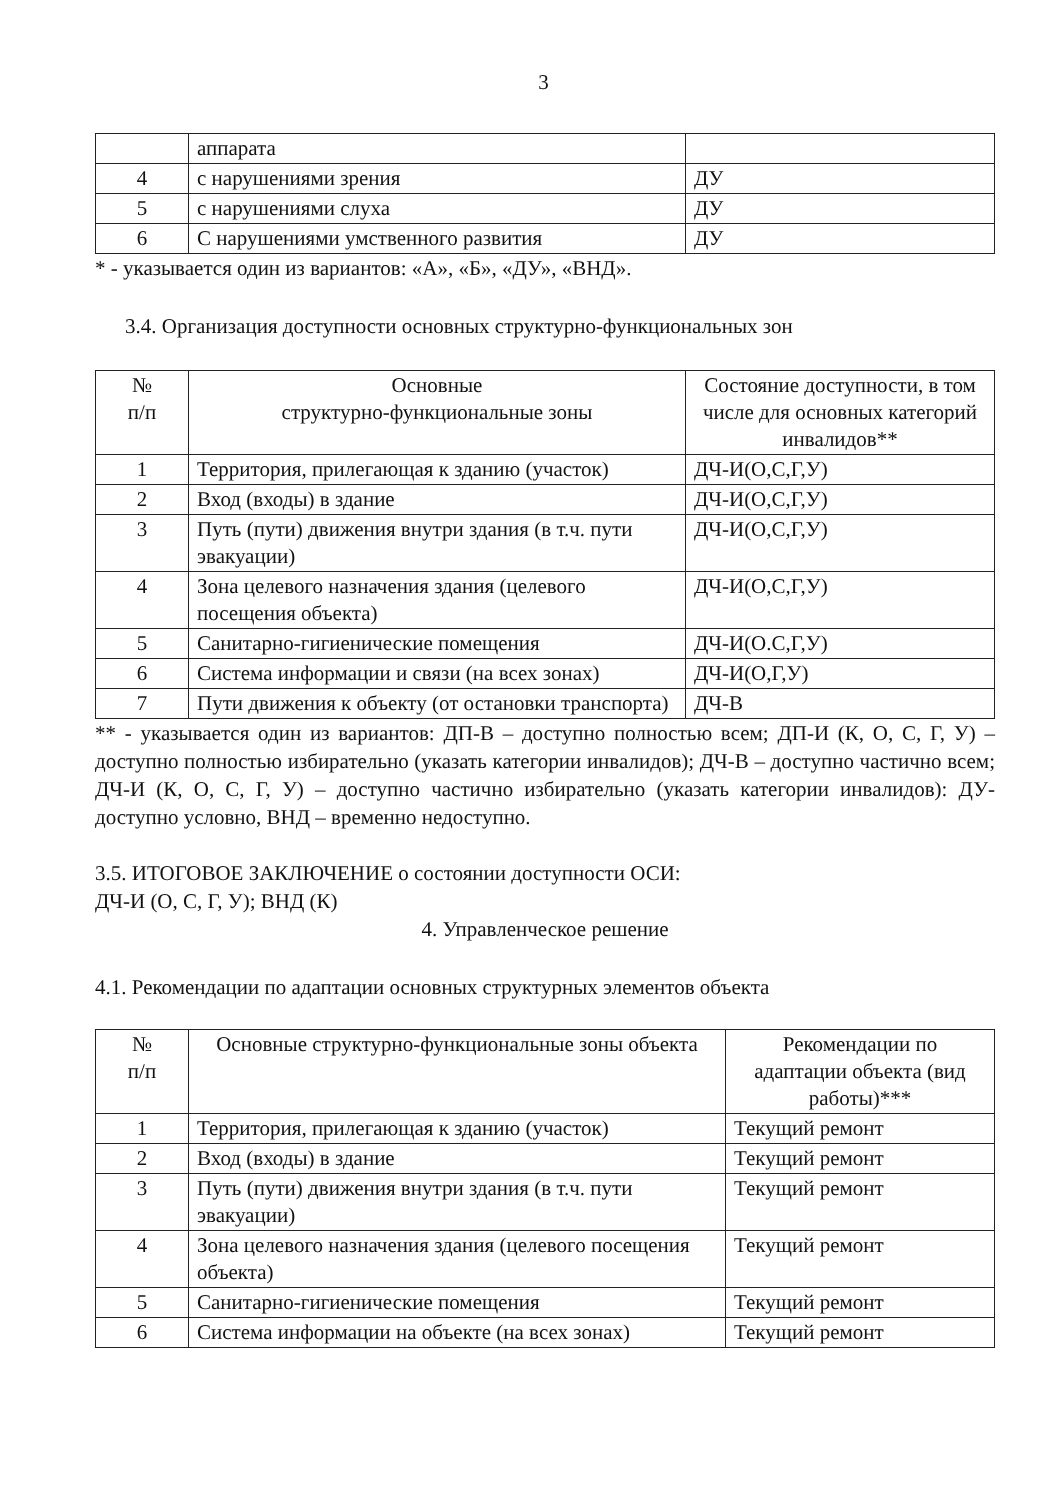3
| | аппарата | |
| 4 | с нарушениями зрения | ДУ |
| 5 | с нарушениями слуха | ДУ |
| 6 | С нарушениями умственного развития | ДУ |
* - указывается один из вариантов: «А», «Б», «ДУ», «ВНД».
3.4. Организация доступности основных структурно-функциональных зон
| № п/п | Основные структурно-функциональные зоны | Состояние доступности, в том числе для основных категорий инвалидов** |
| --- | --- | --- |
| 1 | Территория, прилегающая к зданию (участок) | ДЧ-И(О,С,Г,У) |
| 2 | Вход (входы) в здание | ДЧ-И(О,С,Г,У) |
| 3 | Путь (пути) движения внутри здания (в т.ч. пути эвакуации) | ДЧ-И(О,С,Г,У) |
| 4 | Зона целевого назначения здания (целевого посещения объекта) | ДЧ-И(О,С,Г,У) |
| 5 | Санитарно-гигиенические помещения | ДЧ-И(О.С,Г,У) |
| 6 | Система информации и связи (на всех зонах) | ДЧ-И(О,Г,У) |
| 7 | Пути движения к объекту (от остановки транспорта) | ДЧ-В |
** - указывается один из вариантов: ДП-В – доступно полностью всем; ДП-И (К, О, С, Г, У) – доступно полностью избирательно (указать категории инвалидов); ДЧ-В – доступно частично всем; ДЧ-И (К, О, С, Г, У) – доступно частично избирательно (указать категории инвалидов): ДУ- доступно условно, ВНД – временно недоступно.
3.5. ИТОГОВОЕ ЗАКЛЮЧЕНИЕ о состоянии доступности ОСИ:
ДЧ-И (О, С, Г, У); ВНД (К)
4. Управленческое решение
4.1. Рекомендации по адаптации основных структурных элементов объекта
| № п/п | Основные структурно-функциональные зоны объекта | Рекомендации по адаптации объекта (вид работы)*** |
| --- | --- | --- |
| 1 | Территория, прилегающая к зданию (участок) | Текущий ремонт |
| 2 | Вход (входы) в здание | Текущий ремонт |
| 3 | Путь (пути) движения внутри здания (в т.ч. пути эвакуации) | Текущий ремонт |
| 4 | Зона целевого назначения здания (целевого посещения объекта) | Текущий ремонт |
| 5 | Санитарно-гигиенические помещения | Текущий ремонт |
| 6 | Система информации на объекте (на всех зонах) | Текущий ремонт |